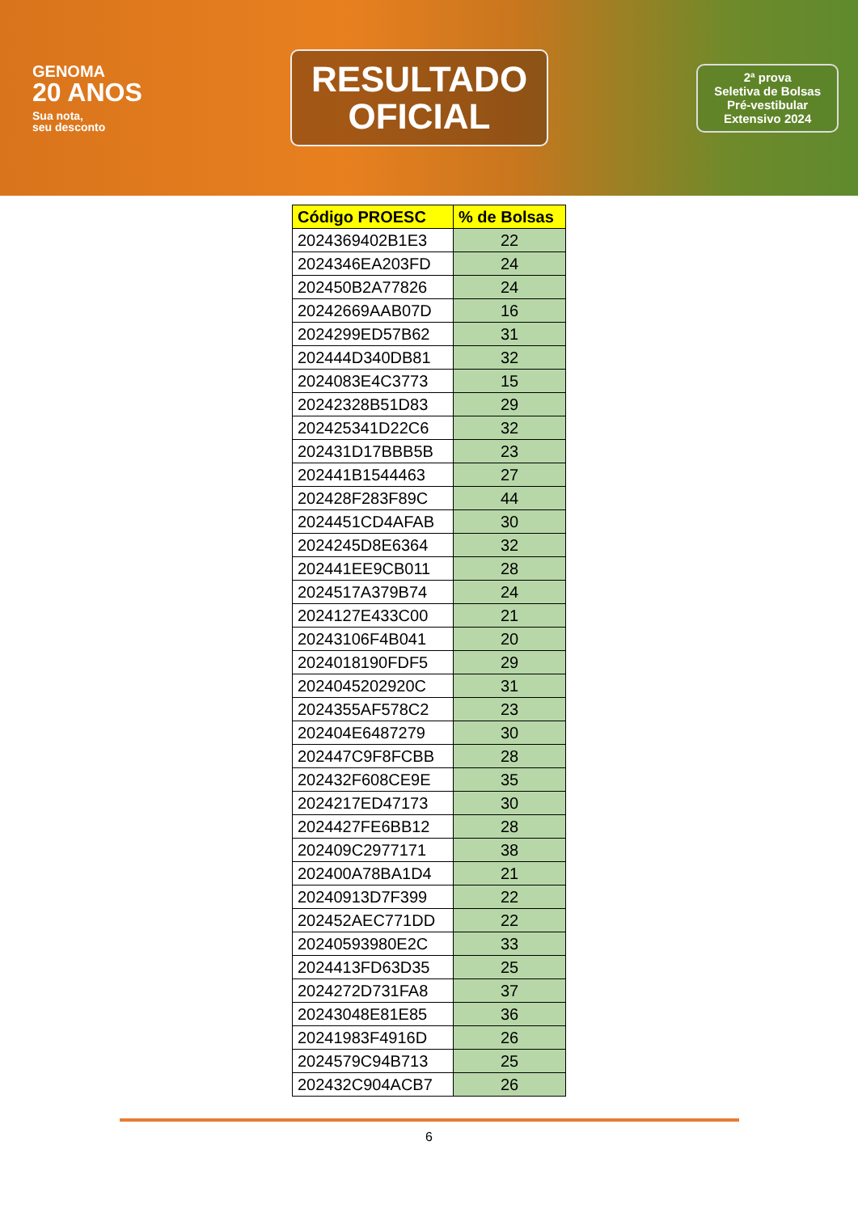GENOMA
20 ANOS
Sua nota,
seu desconto
RESULTADO
OFICIAL
2ª prova
Seletiva de Bolsas
Pré-vestibular
Extensivo 2024
| Código PROESC | % de Bolsas |
| --- | --- |
| 2024369402B1E3 | 22 |
| 2024346EA203FD | 24 |
| 202450B2A77826 | 24 |
| 20242669AAB07D | 16 |
| 2024299ED57B62 | 31 |
| 202444D340DB81 | 32 |
| 2024083E4C3773 | 15 |
| 20242328B51D83 | 29 |
| 202425341D22C6 | 32 |
| 202431D17BBB5B | 23 |
| 202441B1544463 | 27 |
| 202428F283F89C | 44 |
| 2024451CD4AFAB | 30 |
| 2024245D8E6364 | 32 |
| 202441EE9CB011 | 28 |
| 2024517A379B74 | 24 |
| 2024127E433C00 | 21 |
| 20243106F4B041 | 20 |
| 2024018190FDF5 | 29 |
| 2024045202920C | 31 |
| 2024355AF578C2 | 23 |
| 202404E6487279 | 30 |
| 202447C9F8FCBB | 28 |
| 202432F608CE9E | 35 |
| 2024217ED47173 | 30 |
| 2024427FE6BB12 | 28 |
| 202409C2977171 | 38 |
| 202400A78BA1D4 | 21 |
| 20240913D7F399 | 22 |
| 202452AEC771DD | 22 |
| 20240593980E2C | 33 |
| 2024413FD63D35 | 25 |
| 2024272D731FA8 | 37 |
| 20243048E81E85 | 36 |
| 20241983F4916D | 26 |
| 2024579C94B713 | 25 |
| 202432C904ACB7 | 26 |
6